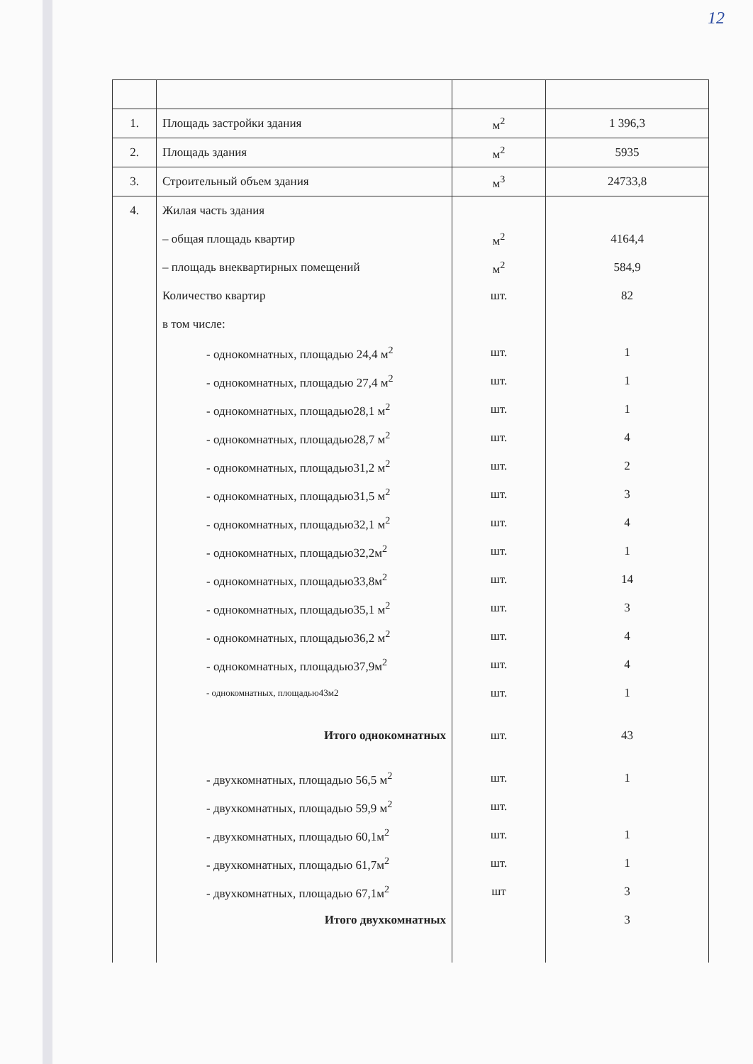12
| 1. | Площадь застройки здания | м<sup>2</sup> | 1 396,3 |
| 2. | Площадь здания | м<sup>2</sup> | 5935 |
| 3. | Строительный объем здания | м<sup>3</sup> | 24733,8 |
| 4. | Жилая часть здания | | |
| | – общая площадь квартир | м<sup>2</sup> | 4164,4 |
| | – площадь внеквартирных помещений | м<sup>2</sup> | 584,9 |
| | Количество квартир | шт. | 82 |
| | в том числе: | | |
| | - однокомнатных, площадью 24,4 м<sup>2</sup> | шт. | 1 |
| | - однокомнатных, площадью 27,4 м<sup>2</sup> | шт. | 1 |
| | - однокомнатных, площадью28,1 м<sup>2</sup> | шт. | 1 |
| | - однокомнатных, площадью28,7 м<sup>2</sup> | шт. | 4 |
| | - однокомнатных, площадью31,2 м<sup>2</sup> | шт. | 2 |
| | - однокомнатных, площадью31,5 м<sup>2</sup> | шт. | 3 |
| | - однокомнатных, площадью32,1 м<sup>2</sup> | шт. | 4 |
| | - однокомнатных, площадью32,2м<sup>2</sup> | шт. | 1 |
| | - однокомнатных, площадью33,8м<sup>2</sup> | шт. | 14 |
| | - однокомнатных, площадью35,1 м<sup>2</sup> | шт. | 3 |
| | - однокомнатных, площадью36,2 м<sup>2</sup> | шт. | 4 |
| | - однокомнатных, площадью37,9м<sup>2</sup> | шт. | 4 |
| | - однокомнатных, площадью43м2 | шт. | 1 |
| | Итого однокомнатных | шт. | 43 |
| | - двухкомнатных, площадью 56,5 м<sup>2</sup> | шт. | 1 |
| | - двухкомнатных, площадью 59,9 м<sup>2</sup> | шт. | |
| | - двухкомнатных, площадью 60,1м<sup>2</sup> | шт. | 1 |
| | - двухкомнатных, площадью 61,7м<sup>2</sup> | шт. | 1 |
| | - двухкомнатных, площадью 67,1м<sup>2</sup> | шт | 3 |
| | Итого двухкомнатных | | 3 |